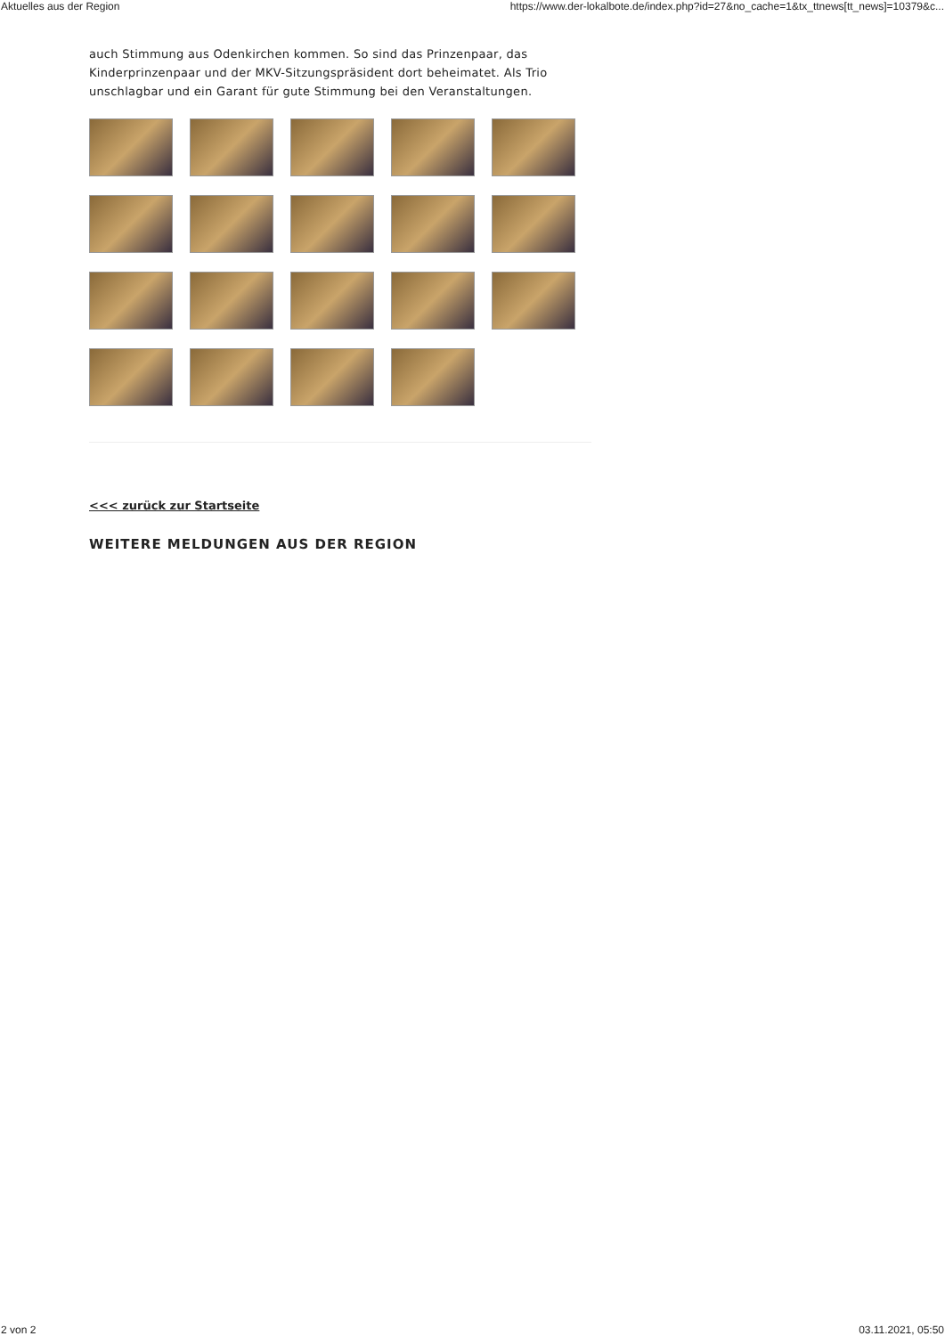Aktuelles aus der Region https://www.der-lokalbote.de/index.php?id=27&no_cache=1&tx_ttnews[tt_news]=10379&c...
auch Stimmung aus Odenkirchen kommen. So sind das Prinzenpaar, das Kinderprinzenpaar und der MKV-Sitzungspräsident dort beheimatet. Als Trio unschlagbar und ein Garant für gute Stimmung bei den Veranstaltungen.
<<< zurück zur Startseite
WEITERE MELDUNGEN AUS DER REGION
2 von 2 03.11.2021, 05:50